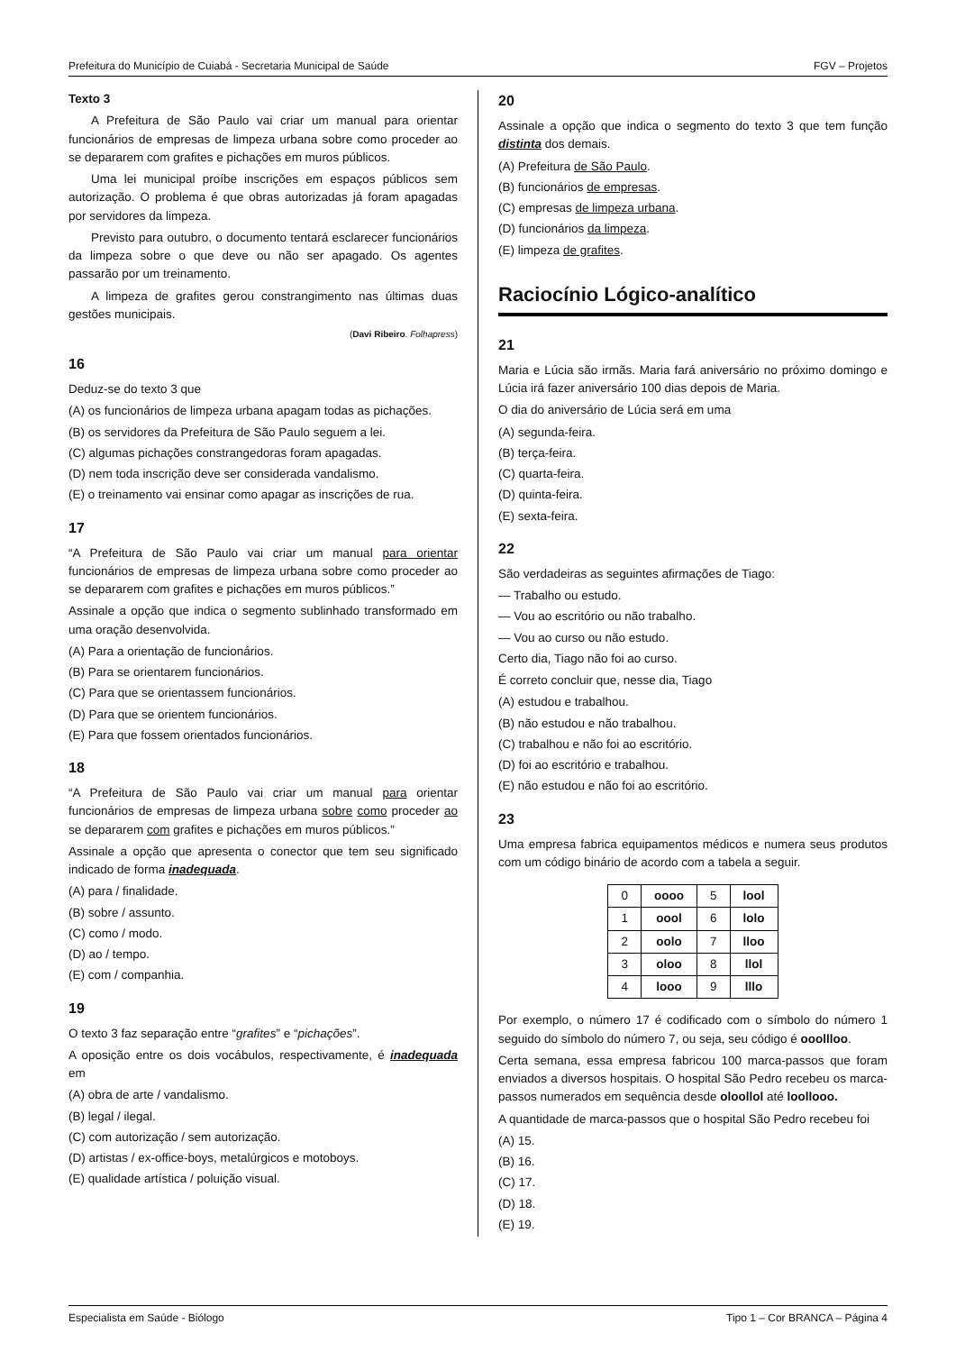Prefeitura do Município de Cuiabá - Secretaria Municipal de Saúde FGV – Projetos
Texto 3
A Prefeitura de São Paulo vai criar um manual para orientar funcionários de empresas de limpeza urbana sobre como proceder ao se depararem com grafites e pichações em muros públicos.
Uma lei municipal proíbe inscrições em espaços públicos sem autorização. O problema é que obras autorizadas já foram apagadas por servidores da limpeza.
Previsto para outubro, o documento tentará esclarecer funcionários da limpeza sobre o que deve ou não ser apagado. Os agentes passarão por um treinamento.
A limpeza de grafites gerou constrangimento nas últimas duas gestões municipais.
(Davi Ribeiro. Folhapress)
16
Deduz-se do texto 3 que
(A) os funcionários de limpeza urbana apagam todas as pichações.
(B) os servidores da Prefeitura de São Paulo seguem a lei.
(C) algumas pichações constrangedoras foram apagadas.
(D) nem toda inscrição deve ser considerada vandalismo.
(E) o treinamento vai ensinar como apagar as inscrições de rua.
17
“A Prefeitura de São Paulo vai criar um manual para orientar funcionários de empresas de limpeza urbana sobre como proceder ao se depararem com grafites e pichações em muros públicos.”
Assinale a opção que indica o segmento sublinhado transformado em uma oração desenvolvida.
(A) Para a orientação de funcionários.
(B) Para se orientarem funcionários.
(C) Para que se orientassem funcionários.
(D) Para que se orientem funcionários.
(E) Para que fossem orientados funcionários.
18
“A Prefeitura de São Paulo vai criar um manual para orientar funcionários de empresas de limpeza urbana sobre como proceder ao se depararem com grafites e pichações em muros públicos.”
Assinale a opção que apresenta o conector que tem seu significado indicado de forma inadequada.
(A) para / finalidade.
(B) sobre / assunto.
(C) como / modo.
(D) ao / tempo.
(E) com / companhia.
19
O texto 3 faz separação entre “grafites” e “pichações”.
A oposição entre os dois vocábulos, respectivamente, é inadequada em
(A) obra de arte / vandalismo.
(B) legal / ilegal.
(C) com autorização / sem autorização.
(D) artistas / ex-office-boys, metalúrgicos e motoboys.
(E) qualidade artística / poluição visual.
20
Assinale a opção que indica o segmento do texto 3 que tem função distinta dos demais.
(A) Prefeitura de São Paulo.
(B) funcionários de empresas.
(C) empresas de limpeza urbana.
(D) funcionários da limpeza.
(E) limpeza de grafites.
Raciocínio Lógico-analítico
21
Maria e Lúcia são irmãs. Maria fará aniversário no próximo domingo e Lúcia irá fazer aniversário 100 dias depois de Maria.
O dia do aniversário de Lúcia será em uma
(A) segunda-feira.
(B) terça-feira.
(C) quarta-feira.
(D) quinta-feira.
(E) sexta-feira.
22
São verdadeiras as seguintes afirmações de Tiago:
— Trabalho ou estudo.
— Vou ao escritório ou não trabalho.
— Vou ao curso ou não estudo.
Certo dia, Tiago não foi ao curso.
É correto concluir que, nesse dia, Tiago
(A) estudou e trabalhou.
(B) não estudou e não trabalhou.
(C) trabalhou e não foi ao escritório.
(D) foi ao escritório e trabalhou.
(E) não estudou e não foi ao escritório.
23
Uma empresa fabrica equipamentos médicos e numera seus produtos com um código binário de acordo com a tabela a seguir.
| 0 | oooo | 5 | lool |
| 1 | oool | 6 | lolo |
| 2 | oolo | 7 | lloo |
| 3 | oloo | 8 | llol |
| 4 | looo | 9 | lllo |
Por exemplo, o número 17 é codificado com o símbolo do número 1 seguido do símbolo do número 7, ou seja, seu código é ooollloo.
Certa semana, essa empresa fabricou 100 marca-passos que foram enviados a diversos hospitais. O hospital São Pedro recebeu os marca-passos numerados em sequência desde oloollol até loollooo.
A quantidade de marca-passos que o hospital São Pedro recebeu foi
(A) 15.
(B) 16.
(C) 17.
(D) 18.
(E) 19.
Especialista em Saúde - Biólogo Tipo 1 – Cor BRANCA – Página 4